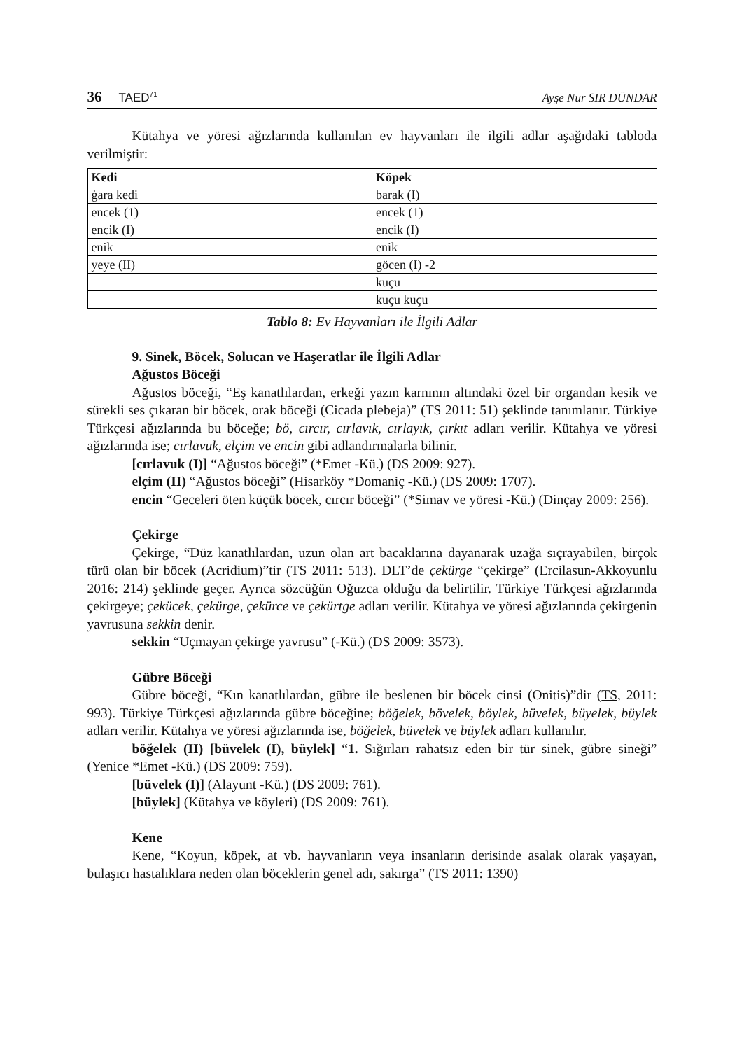36 TAED<sup>71</sup>
Ayşe Nur SIR DÜNDAR
Kütahya ve yöresi ağızlarında kullanılan ev hayvanları ile ilgili adlar aşağıdaki tabloda verilmiştir:
| Kedi | Köpek |
| --- | --- |
| ġara kedi | barak (I) |
| encek (1) | encek (1) |
| encik (I) | encik (I) |
| enik | enik |
| yeye (II) | göcen (I) -2 |
| | kuçu |
| | kuçu kuçu |
Tablo 8: Ev Hayvanları ile İlgili Adlar
9. Sinek, Böcek, Solucan ve Haşeratlar ile İlgili Adlar
Ağustos Böceği
Ağustos böceği, “Eş kanatlılardan, erkeği yazın karnının altındaki özel bir organdan kesik ve sürekli ses çıkaran bir böcek, orak böceği (Cicada plebeja)” (TS 2011: 51) şeklinde tanımlanır. Türkiye Türkçesi ağızlarında bu böceğe; bö, cırcır, cırlavık, cırlayık, çırkıt adları verilir. Kütahya ve yöresi ağızlarında ise; cırlavuk, elçim ve encin gibi adlandırmalarla bilinir.
[cırlavuk (I)] “Ağustos böceği” (*Emet -Kü.) (DS 2009: 927).
elçim (II) “Ağustos böceği” (Hisarköy *Domaniç -Kü.) (DS 2009: 1707).
encin “Geceleri öten küçük böcek, cırcır böceği” (*Simav ve yöresi -Kü.) (Dinçay 2009: 256).
Çekirge
Çekirge, “Düz kanatlılardan, uzun olan art bacaklarına dayanarak uzağa sıçrayabilen, birçok türü olan bir böcek (Acridium)”tir (TS 2011: 513). DLT’de çekürge “çekirge” (Ercilasun-Akkoyunlu 2016: 214) şeklinde geçer. Ayrıca sözcüğün Oğuzca olduğu da belirtilir. Türkiye Türkçesi ağızlarında çekirgeye; çekücek, çekürge, çekürce ve çekürtge adları verilir. Kütahya ve yöresi ağızlarında çekirgenin yavrusuna sekkin denir.
sekkin “Uçmayan çekirge yavrusu” (-Kü.) (DS 2009: 3573).
Gübre Böceği
Gübre böceği, “Kın kanatlılardan, gübre ile beslenen bir böcek cinsi (Onitis)”dir (TS, 2011: 993). Türkiye Türkçesi ağızlarında gübre böceğine; böğelek, bövelek, böylek, büvelek, büyelek, büylek adları verilir. Kütahya ve yöresi ağızlarında ise, böğelek, büvelek ve büylek adları kullanılır.
böğelek (II) [büvelek (I), büylek] “1. Sığırları rahatsız eden bir tür sinek, gübre sineği” (Yenice *Emet -Kü.) (DS 2009: 759).
[büvelek (I)] (Alayunt -Kü.) (DS 2009: 761).
[büylek] (Kütahya ve köyleri) (DS 2009: 761).
Kene
Kene, “Koyun, köpek, at vb. hayvanların veya insanların derisinde asalak olarak yaşayan, bulaşıcı hastalıklara neden olan böceklerin genel adı, sakırga” (TS 2011: 1390)